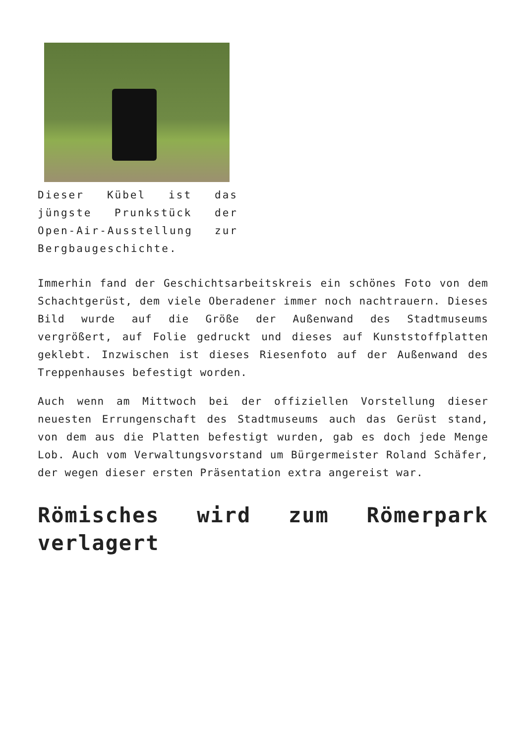Dieser Kübel ist das jüngste Prunkstück der Open-Air-Ausstellung zur Bergbaugeschichte.
Immerhin fand der Geschichtsarbeitskreis ein schönes Foto von dem Schachtgerüst, dem viele Oberadener immer noch nachtrauern. Dieses Bild wurde auf die Größe der Außenwand des Stadtmuseums vergrößert, auf Folie gedruckt und dieses auf Kunststoffplatten geklebt. Inzwischen ist dieses Riesenfoto auf der Außenwand des Treppenhauses befestigt worden.
Auch wenn am Mittwoch bei der offiziellen Vorstellung dieser neuesten Errungenschaft des Stadtmuseums auch das Gerüst stand, von dem aus die Platten befestigt wurden, gab es doch jede Menge Lob. Auch vom Verwaltungsvorstand um Bürgermeister Roland Schäfer, der wegen dieser ersten Präsentation extra angereist war.
Römisches wird zum Römerpark verlagert